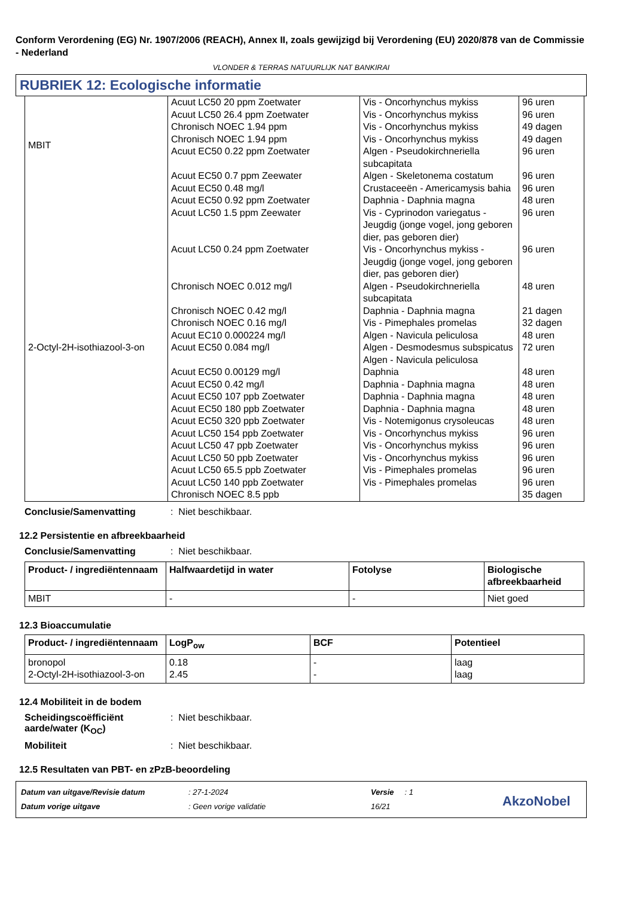Conform Verordening (EG) Nr. 1907/2006 (REACH), Annex II, zoals gewijzigd bij Verordening (EU) 2020/878 van de Commissie - Nederland
VLONDER & TERRAS NATUURLIJK NAT BANKIRAI
RUBRIEK 12: Ecologische informatie
| MBIT | Acuut LC50 20 ppm Zoetwater Acuut LC50 26.4 ppm Zoetwater Chronisch NOEC 1.94 ppm Chronisch NOEC 1.94 ppm Acuut EC50 0.22 ppm Zoetwater Acuut EC50 0.7 ppm Zeewater Acuut EC50 0.48 mg/l | Vis - Oncorhynchus mykiss Vis - Oncorhynchus mykiss Vis - Oncorhynchus mykiss Vis - Oncorhynchus mykiss Algen - Pseudokirchneriella subcapitata Algen - Skeletonema costatum Crustaceeën - Americamysis bahia | 96 uren 96 uren 49 dagen 49 dagen 96 uren 96 uren 96 uren |
| 2-Octyl-2H-isothiazool-3-on | Acuut EC50 0.92 ppm Zoetwater Acuut LC50 1.5 ppm Zeewater Acuut LC50 0.24 ppm Zoetwater Chronisch NOEC 0.012 mg/l Chronisch NOEC 0.42 mg/l Chronisch NOEC 0.16 mg/l Acuut EC10 0.000224 mg/l Acuut EC50 0.084 mg/l Acuut EC50 0.00129 mg/l Acuut EC50 0.42 mg/l Acuut EC50 107 ppb Zoetwater Acuut EC50 180 ppb Zoetwater Acuut EC50 320 ppb Zoetwater Acuut LC50 154 ppb Zoetwater Acuut LC50 47 ppb Zoetwater Acuut LC50 50 ppb Zoetwater Acuut LC50 65.5 ppb Zoetwater Acuut LC50 140 ppb Zoetwater Chronisch NOEC 8.5 ppb | Daphnia - Daphnia magna Vis - Cyprinodon variegatus - Jeugdig (jonge vogel, jong geboren dier, pas geboren dier) Vis - Oncorhynchus mykiss - Jeugdig (jonge vogel, jong geboren dier, pas geboren dier) Algen - Pseudokirchneriella subcapitata Daphnia - Daphnia magna Vis - Pimephales promelas Algen - Navicula peliculosa Algen - Desmodesmus subspicatus Algen - Navicula peliculosa Daphnia Daphnia - Daphnia magna Daphnia - Daphnia magna Daphnia - Daphnia magna Vis - Notemigonus crysoleucas Vis - Oncorhynchus mykiss Vis - Oncorhynchus mykiss Vis - Oncorhynchus mykiss Vis - Pimephales promelas Vis - Pimephales promelas | 48 uren 96 uren 96 uren 48 uren 21 dagen 32 dagen 48 uren 72 uren 48 uren 48 uren 48 uren 48 uren 48 uren 96 uren 96 uren 96 uren 96 uren 96 uren 35 dagen |
Conclusie/Samenvatting: Niet beschikbaar.
12.2 Persistentie en afbreekbaarheid
Conclusie/Samenvatting: Niet beschikbaar.
| Product- / ingrediëntennaam | Halfwaardetijd in water | Fotolyse | Biologische afbreekbaarheid |
| --- | --- | --- | --- |
| MBIT | - | - | Niet goed |
12.3 Bioaccumulatie
| Product- / ingrediëntennaam | LogP<sub>ow</sub> | BCF | Potentieel |
| --- | --- | --- | --- |
| bronopol 2-Octyl-2H-isothiazool-3-on | 0.18 2.45 | - - | laag laag |
12.4 Mobiliteit in de bodem
Scheidingscoëfficiënt aarde/water (K<sub>OC</sub>): Niet beschikbaar.
Mobiliteit: Niet beschikbaar.
12.5 Resultaten van PBT- en zPzB-beoordeling
Datum van uitgave/Revisie datum
Datum vorige uitgave
: 27-1-2024
: Geen vorige validatie
Versie : 1
16/21
AkzoNobel